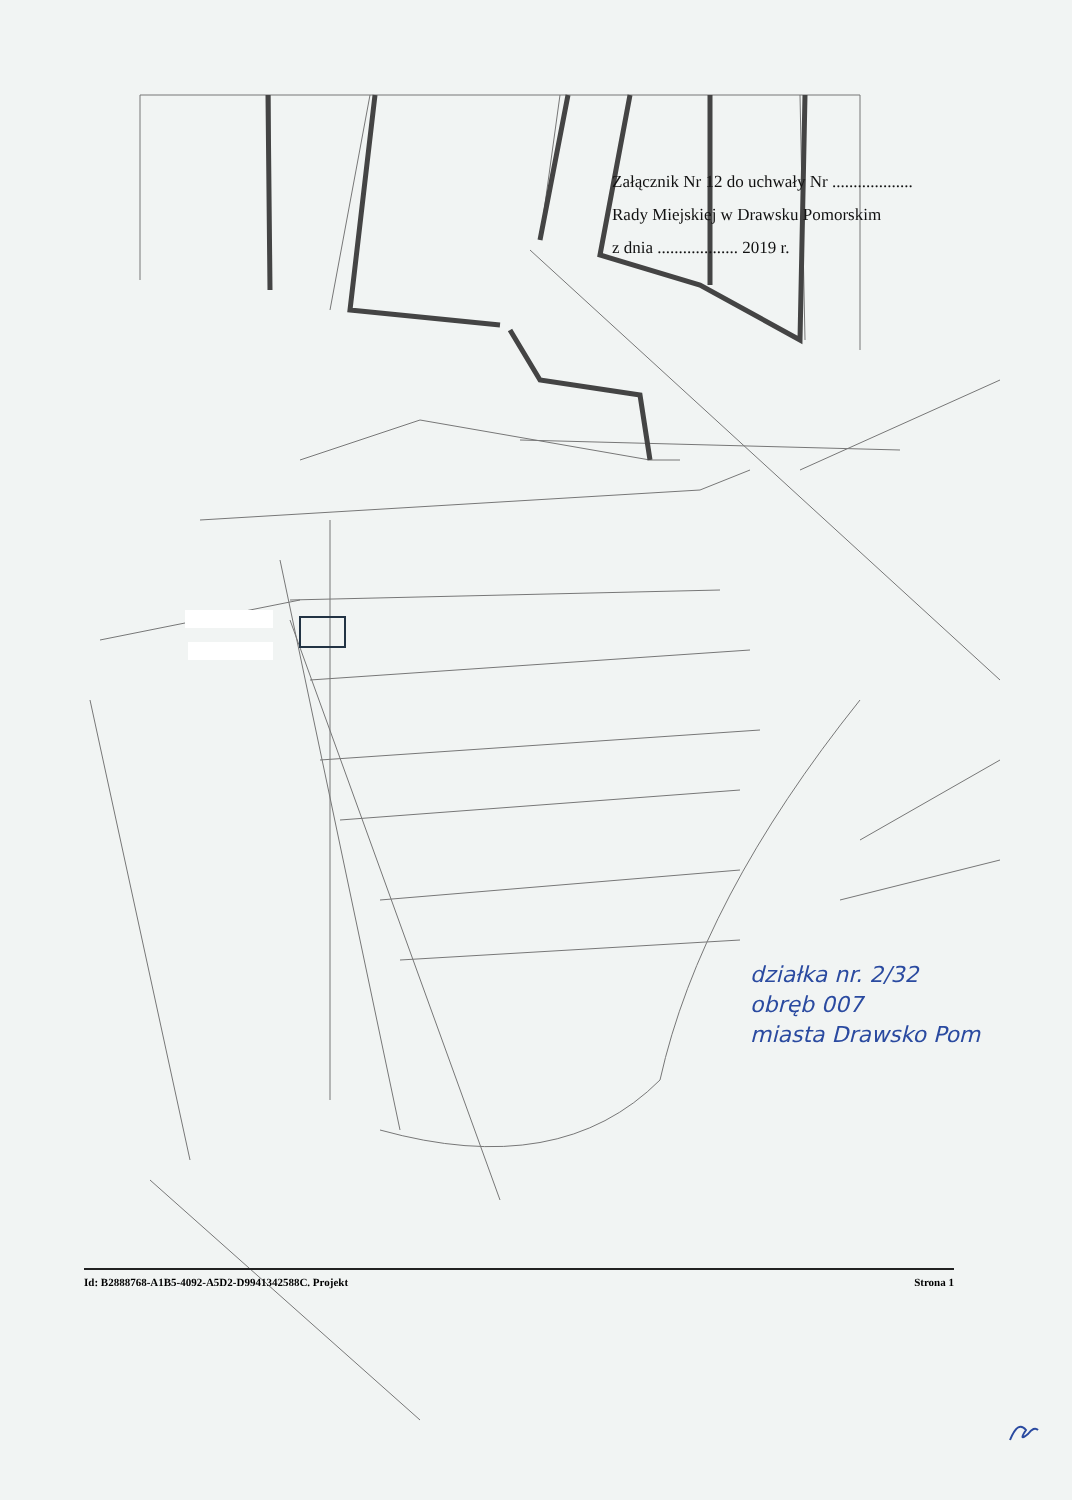Załącznik Nr 12 do uchwały Nr ...................
Rady Miejskiej w Drawsku Pomorskim
z dnia ................... 2019 r.
działka nr. 2/32
obręb 007
miasta Drawsko Pom
Id: B2888768-A1B5-4092-A5D2-D9941342588C. Projekt Strona 1